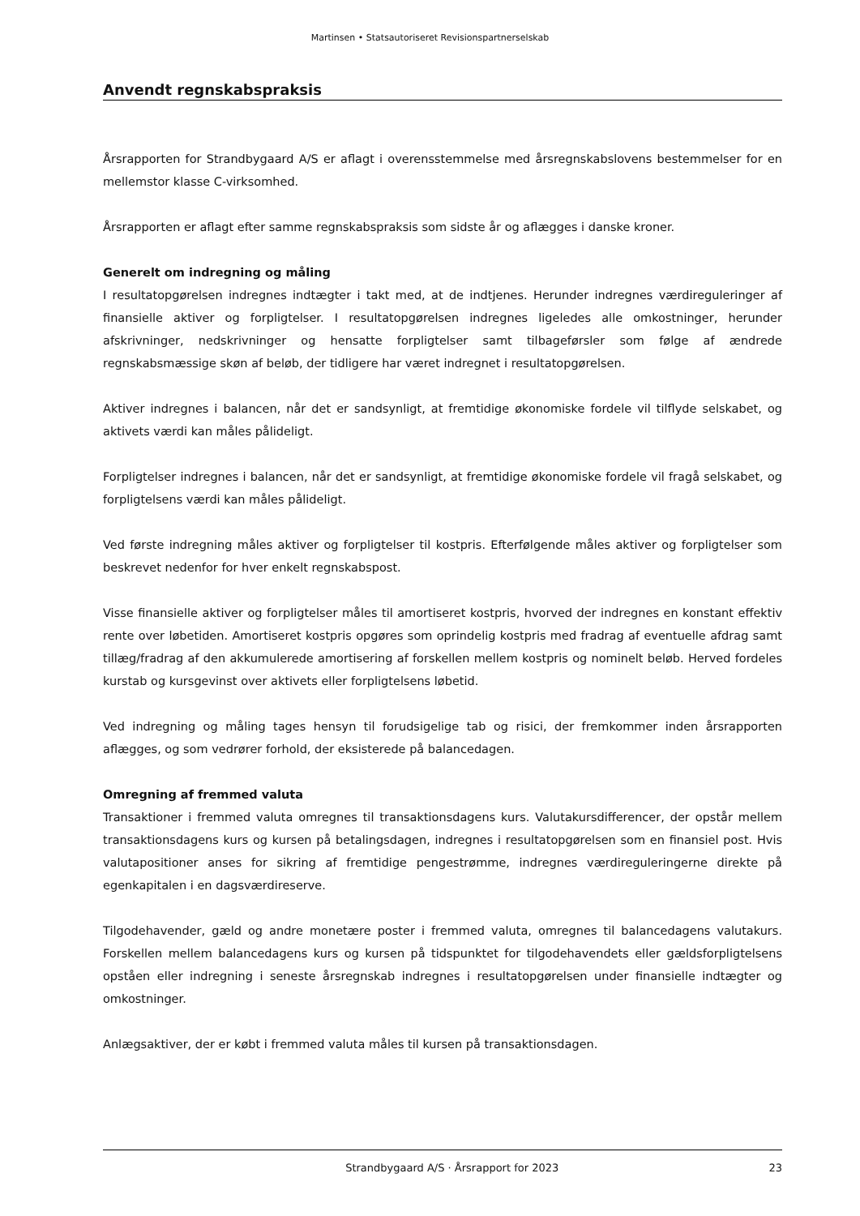Martinsen • Statsautoriseret Revisionspartnerselskab
Anvendt regnskabspraksis
Årsrapporten for Strandbygaard A/S er aflagt i overensstemmelse med årsregnskabslovens bestemmelser for en mellemstor klasse C-virksomhed.
Årsrapporten er aflagt efter samme regnskabspraksis som sidste år og aflægges i danske kroner.
Generelt om indregning og måling
I resultatopgørelsen indregnes indtægter i takt med, at de indtjenes. Herunder indregnes værdireguleringer af finansielle aktiver og forpligtelser. I resultatopgørelsen indregnes ligeledes alle omkostninger, herunder afskrivninger, nedskrivninger og hensatte forpligtelser samt tilbageførsler som følge af ændrede regnskabsmæssige skøn af beløb, der tidligere har været indregnet i resultatopgørelsen.
Aktiver indregnes i balancen, når det er sandsynligt, at fremtidige økonomiske fordele vil tilflyde selskabet, og aktivets værdi kan måles pålideligt.
Forpligtelser indregnes i balancen, når det er sandsynligt, at fremtidige økonomiske fordele vil fragå selskabet, og forpligtelsens værdi kan måles pålideligt.
Ved første indregning måles aktiver og forpligtelser til kostpris. Efterfølgende måles aktiver og forpligtelser som beskrevet nedenfor for hver enkelt regnskabspost.
Visse finansielle aktiver og forpligtelser måles til amortiseret kostpris, hvorved der indregnes en konstant effektiv rente over løbetiden. Amortiseret kostpris opgøres som oprindelig kostpris med fradrag af eventuelle afdrag samt tillæg/fradrag af den akkumulerede amortisering af forskellen mellem kostpris og nominelt beløb. Herved fordeles kurstab og kursgevinst over aktivets eller forpligtelsens løbetid.
Ved indregning og måling tages hensyn til forudsigelige tab og risici, der fremkommer inden årsrapporten aflægges, og som vedrører forhold, der eksisterede på balancedagen.
Omregning af fremmed valuta
Transaktioner i fremmed valuta omregnes til transaktionsdagens kurs. Valutakursdifferencer, der opstår mellem transaktionsdagens kurs og kursen på betalingsdagen, indregnes i resultatopgørelsen som en finansiel post. Hvis valutapositioner anses for sikring af fremtidige pengestrømme, indregnes værdireguleringerne direkte på egenkapitalen i en dagsværdireserve.
Tilgodehavender, gæld og andre monetære poster i fremmed valuta, omregnes til balancedagens valutakurs. Forskellen mellem balancedagens kurs og kursen på tidspunktet for tilgodehavendets eller gældsforpligtelsens opståen eller indregning i seneste årsregnskab indregnes i resultatopgørelsen under finansielle indtægter og omkostninger.
Anlægsaktiver, der er købt i fremmed valuta måles til kursen på transaktionsdagen.
Strandbygaard A/S · Årsrapport for 2023 23